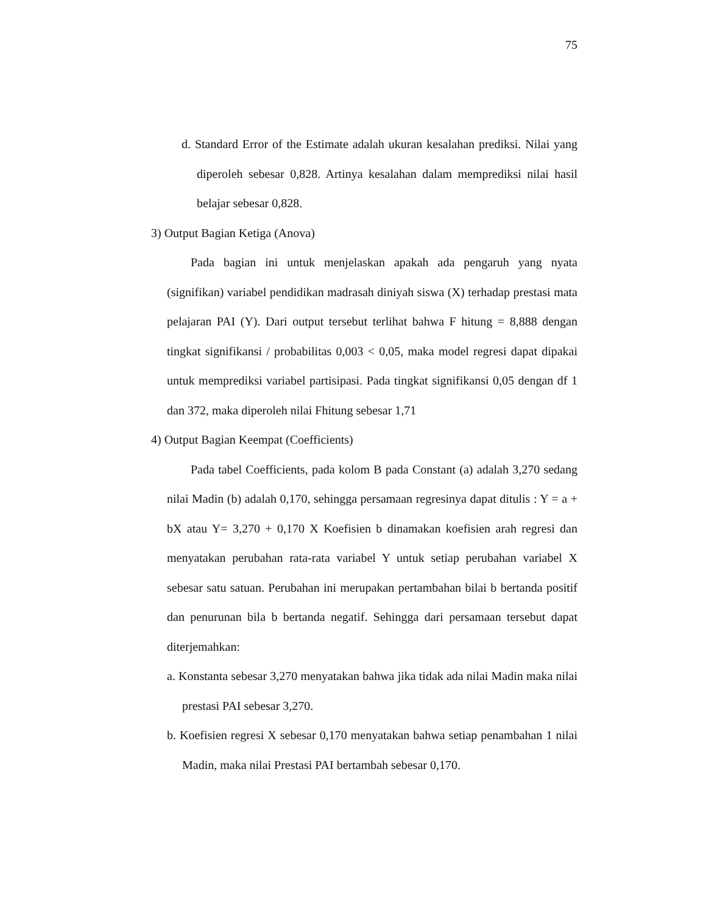75
d. Standard Error of the Estimate adalah ukuran kesalahan prediksi. Nilai yang diperoleh sebesar 0,828. Artinya kesalahan dalam memprediksi nilai hasil belajar sebesar 0,828.
3) Output Bagian Ketiga (Anova)
Pada bagian ini untuk menjelaskan apakah ada pengaruh yang nyata (signifikan) variabel pendidikan madrasah diniyah siswa (X) terhadap prestasi mata pelajaran PAI (Y). Dari output tersebut terlihat bahwa F hitung = 8,888 dengan tingkat signifikansi / probabilitas 0,003 < 0,05, maka model regresi dapat dipakai untuk memprediksi variabel partisipasi. Pada tingkat signifikansi 0,05 dengan df 1 dan 372, maka diperoleh nilai Fhitung sebesar 1,71
4) Output Bagian Keempat (Coefficients)
Pada tabel Coefficients, pada kolom B pada Constant (a) adalah 3,270 sedang nilai Madin (b) adalah 0,170, sehingga persamaan regresinya dapat ditulis : Y = a + bX atau Y= 3,270 + 0,170 X Koefisien b dinamakan koefisien arah regresi dan menyatakan perubahan rata-rata variabel Y untuk setiap perubahan variabel X sebesar satu satuan. Perubahan ini merupakan pertambahan bilai b bertanda positif dan penurunan bila b bertanda negatif. Sehingga dari persamaan tersebut dapat diterjemahkan:
a. Konstanta sebesar 3,270 menyatakan bahwa jika tidak ada nilai Madin maka nilai prestasi PAI sebesar 3,270.
b. Koefisien regresi X sebesar 0,170 menyatakan bahwa setiap penambahan 1 nilai Madin, maka nilai Prestasi PAI bertambah sebesar 0,170.